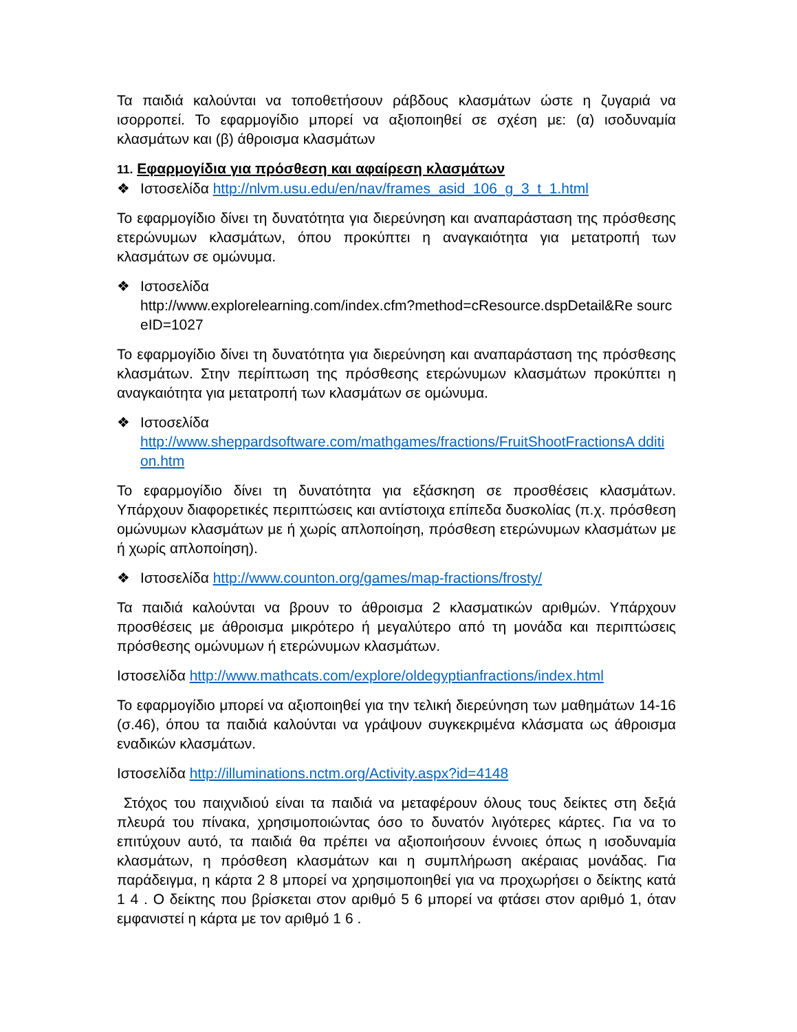Τα παιδιά καλούνται να τοποθετήσουν ράβδους κλασμάτων ώστε η ζυγαριά να ισορροπεί. Το εφαρμογίδιο μπορεί να αξιοποιηθεί σε σχέση με: (α) ισοδυναμία κλασμάτων και (β) άθροισμα κλασμάτων
11. Εφαρμογίδια για πρόσθεση και αφαίρεση κλασμάτων
❖ Ιστοσελίδα http://nlvm.usu.edu/en/nav/frames_asid_106_g_3_t_1.html
Το εφαρμογίδιο δίνει τη δυνατότητα για διερεύνηση και αναπαράσταση της πρόσθεσης ετερώνυμων κλασμάτων, όπου προκύπτει η αναγκαιότητα για μετατροπή των κλασμάτων σε ομώνυμα.
❖ Ιστοσελίδα
http://www.explorelearning.com/index.cfm?method=cResource.dspDetail&Re sourc eID=1027
Το εφαρμογίδιο δίνει τη δυνατότητα για διερεύνηση και αναπαράσταση της πρόσθεσης κλασμάτων. Στην περίπτωση της πρόσθεσης ετερώνυμων κλασμάτων προκύπτει η αναγκαιότητα για μετατροπή των κλασμάτων σε ομώνυμα.
❖ Ιστοσελίδα
http://www.sheppardsoftware.com/mathgames/fractions/FruitShootFractionsA dditi on.htm
Το εφαρμογίδιο δίνει τη δυνατότητα για εξάσκηση σε προσθέσεις κλασμάτων. Υπάρχουν διαφορετικές περιπτώσεις και αντίστοιχα επίπεδα δυσκολίας (π.χ. πρόσθεση ομώνυμων κλασμάτων με ή χωρίς απλοποίηση, πρόσθεση ετερώνυμων κλασμάτων με ή χωρίς απλοποίηση).
❖ Ιστοσελίδα http://www.counton.org/games/map-fractions/frosty/
Τα παιδιά καλούνται να βρουν το άθροισμα 2 κλασματικών αριθμών. Υπάρχουν προσθέσεις με άθροισμα μικρότερο ή μεγαλύτερο από τη μονάδα και περιπτώσεις πρόσθεσης ομώνυμων ή ετερώνυμων κλασμάτων.
Ιστοσελίδα http://www.mathcats.com/explore/oldegyptianfractions/index.html
Το εφαρμογίδιο μπορεί να αξιοποιηθεί για την τελική διερεύνηση των μαθημάτων 14-16 (σ.46), όπου τα παιδιά καλούνται να γράψουν συγκεκριμένα κλάσματα ως άθροισμα εναδικών κλασμάτων.
Ιστοσελίδα http://illuminations.nctm.org/Activity.aspx?id=4148
Στόχος του παιχνιδιού είναι τα παιδιά να μεταφέρουν όλους τους δείκτες στη δεξιά πλευρά του πίνακα, χρησιμοποιώντας όσο το δυνατόν λιγότερες κάρτες. Για να το επιτύχουν αυτό, τα παιδιά θα πρέπει να αξιοποιήσουν έννοιες όπως η ισοδυναμία κλασμάτων, η πρόσθεση κλασμάτων και η συμπλήρωση ακέραιας μονάδας. Για παράδειγμα, η κάρτα 2 8 μπορεί να χρησιμοποιηθεί για να προχωρήσει ο δείκτης κατά 1 4 . Ο δείκτης που βρίσκεται στον αριθμό 5 6 μπορεί να φτάσει στον αριθμό 1, όταν εμφανιστεί η κάρτα με τον αριθμό 1 6 .